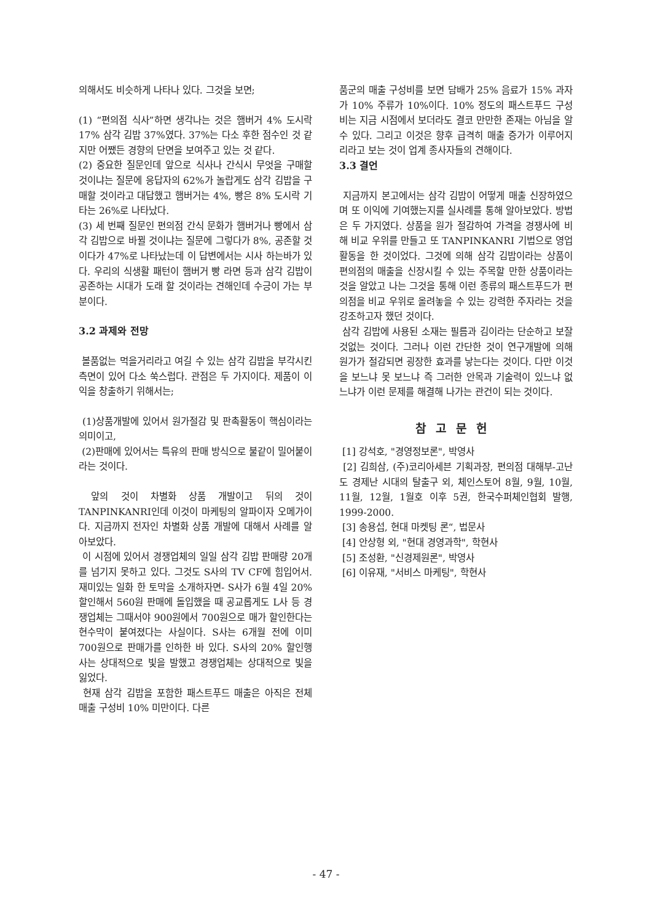의해서도 비슷하게 나타나 있다. 그것을 보면;
(1) “편의점 식사”하면 생각나는 것은 햄버거 4% 도시락 17% 삼각 김밥 37%였다. 37%는 다소 후한 점수인 것 같지만 어쨌든 경향의 단면을 보여주고 있는 것 같다.
(2) 중요한 질문인데 앞으로 식사나 간식시 무엇을 구매할 것이냐는 질문에 응답자의 62%가 놀랍게도 삼각 김밥을 구매할 것이라고 대답했고 햄버거는 4%, 빵은 8% 도시락 기타는 26%로 나타났다.
(3) 세 번째 질문인 편의점 간식 문화가 햄버거나 빵에서 삼각 김밥으로 바뀔 것이냐는 질문에 그렇다가 8%, 공존할 것이다가 47%로 나타났는데 이 답변에서는 시사 하는바가 있다. 우리의 식생활 패턴이 햄버거 빵 라면 등과 삼각 김밥이 공존하는 시대가 도래 할 것이라는 견해인데 수긍이 가는 부분이다.
3.2 과제와 전망
볼품없는 먹을거리라고 여길 수 있는 삼각 김밥을 부각시킨 측면이 있어 다소 쑥스럽다. 관점은 두 가지이다. 제품이 이익을 창출하기 위해서는;
(1)상품개발에 있어서 원가절감 및 판촉활동이 핵심이라는 의미이고,
(2)판매에 있어서는 특유의 판매 방식으로 불같이 밀어붙이라는 것이다.
앞의 것이 차별화 상품 개발이고 뒤의 것이 TANPINKANRI인데 이것이 마케팅의 알파이자 오메가이다. 지금까지 전자인 차별화 상품 개발에 대해서 사례를 알아보았다.
이 시점에 있어서 경쟁업체의 일일 삼각 김밥 판매량 20개를 넘기지 못하고 있다. 그것도 S사의 TV CF에 힘입어서. 재미있는 일화 한 토막을 소개하자면- S사가 6월 4일 20% 할인해서 560원 판매에 돌입했을 때 공교롭게도 L사 등 경쟁업체는 그때서야 900원에서 700원으로 매가 할인한다는 현수막이 붙여졌다는 사실이다. S사는 6개월 전에 이미 700원으로 판매가를 인하한 바 있다. S사의 20% 할인행사는 상대적으로 빛을 발했고 경쟁업체는 상대적으로 빛을 잃었다.
현재 삼각 김밥을 포함한 패스트푸드 매출은 아직은 전체 매출 구성비 10% 미만이다. 다른
품군의 매출 구성비를 보면 담배가 25% 음료가 15% 과자가 10% 주류가 10%이다. 10% 정도의 패스트푸드 구성비는 지금 시점에서 보더라도 결코 만만한 존재는 아님을 알 수 있다. 그리고 이것은 향후 급격히 매출 증가가 이루어지리라고 보는 것이 업계 종사자들의 견해이다.
3.3 결언
지금까지 본고에서는 삼각 김밥이 어떻게 매출 신장하였으며 또 이익에 기여했는지를 실사례를 통해 알아보았다. 방법은 두 가지였다. 상품을 원가 절감하여 가격을 경쟁사에 비해 비교 우위를 만들고 또 TANPINKANRI 기법으로 영업 활동을 한 것이었다. 그것에 의해 삼각 김밥이라는 상품이 편의점의 매출을 신장시킬 수 있는 주목할 만한 상품이라는 것을 알았고 나는 그것을 통해 이런 종류의 패스트푸드가 편의점을 비교 우위로 올려놓을 수 있는 강력한 주자라는 것을 강조하고자 했던 것이다.
삼각 김밥에 사용된 소재는 필름과 김이라는 단순하고 보잘것없는 것이다. 그러나 이런 간단한 것이 연구개발에 의해 원가가 절감되면 굉장한 효과를 낳는다는 것이다. 다만 이것을 보느냐 못 보느냐 즉 그러한 안목과 기술력이 있느냐 없느냐가 이런 문제를 해결해 나가는 관건이 되는 것이다.
참고문헌
[1] 강석호, "경영정보론", 박영사
[2] 김희삼, (주)코리아세븐 기획과장, 편의점 대해부-고난도 경제난 시대의 탈출구 외, 체인스토어 8월, 9월, 10월, 11월, 12월, 1월호 이후 5권, 한국수퍼체인협회 발행, 1999-2000.
[3] 송용섭, 현대 마켓팅 론“, 법문사
[4] 안상형 외, "현대 경영과학", 학현사
[5] 조성환, "신경제원론", 박영사
[6] 이유재, "서비스 마케팅", 학현사
- 47 -